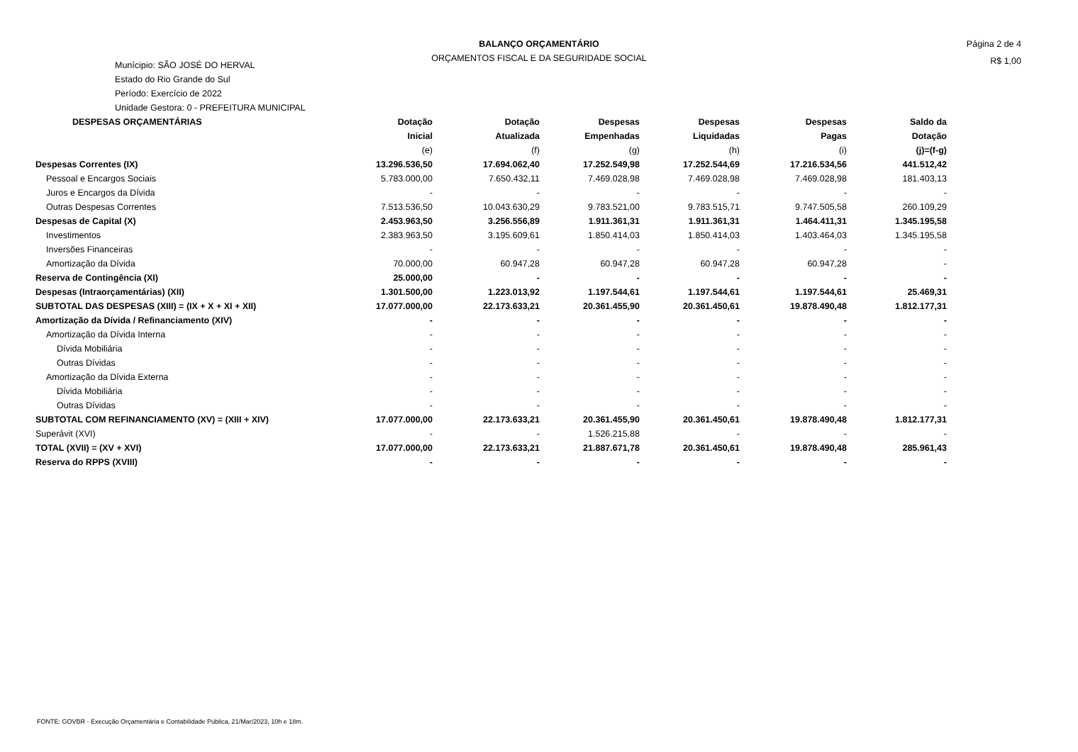BALANÇO ORÇAMENTÁRIO
ORÇAMENTOS FISCAL E DA SEGURIDADE SOCIAL
Página 2 de 4
R$ 1,00
Munícipio: SÃO JOSÉ DO HERVAL
Estado do Rio Grande do Sul
Período: Exercício de 2022
Unidade Gestora: 0 - PREFEITURA MUNICIPAL
| DESPESAS ORÇAMENTÁRIAS | Dotação | Dotação | Despesas | Despesas | Despesas | Saldo da |
| --- | --- | --- | --- | --- | --- | --- |
| | Inicial | Atualizada | Empenhadas | Liquidadas | Pagas | Dotação |
| | (e) | (f) | (g) | (h) | (i) | (j)=(f-g) |
| Despesas Correntes (IX) | 13.296.536,50 | 17.694.062,40 | 17.252.549,98 | 17.252.544,69 | 17.216.534,56 | 441.512,42 |
| Pessoal e Encargos Sociais | 5.783.000,00 | 7.650.432,11 | 7.469.028,98 | 7.469.028,98 | 7.469.028,98 | 181.403,13 |
| Juros e Encargos da Dívida | - | - | - | - | - | - |
| Outras Despesas Correntes | 7.513.536,50 | 10.043.630,29 | 9.783.521,00 | 9.783.515,71 | 9.747.505,58 | 260.109,29 |
| Despesas de Capital (X) | 2.453.963,50 | 3.256.556,89 | 1.911.361,31 | 1.911.361,31 | 1.464.411,31 | 1.345.195,58 |
| Investimentos | 2.383.963,50 | 3.195.609,61 | 1.850.414,03 | 1.850.414,03 | 1.403.464,03 | 1.345.195,58 |
| Inversões Financeiras | - | - | - | - | - | - |
| Amortização da Dívida | 70.000,00 | 60.947,28 | 60.947,28 | 60.947,28 | 60.947,28 | - |
| Reserva de Contingência (XI) | 25.000,00 | - | - | - | - | - |
| Despesas (Intraorçamentárias) (XII) | 1.301.500,00 | 1.223.013,92 | 1.197.544,61 | 1.197.544,61 | 1.197.544,61 | 25.469,31 |
| SUBTOTAL DAS DESPESAS (XIII) = (IX + X + XI + XII) | 17.077.000,00 | 22.173.633,21 | 20.361.455,90 | 20.361.450,61 | 19.878.490,48 | 1.812.177,31 |
| Amortização da Dívida / Refinanciamento (XIV) | - | - | - | - | - | - |
| Amortização da Dívida Interna | - | - | - | - | - | - |
| Dívida Mobiliária | - | - | - | - | - | - |
| Outras Dívidas | - | - | - | - | - | - |
| Amortização da Dívida Externa | - | - | - | - | - | - |
| Dívida Mobiliária | - | - | - | - | - | - |
| Outras Dívidas | - | - | - | - | - | - |
| SUBTOTAL COM REFINANCIAMENTO (XV) = (XIII + XIV) | 17.077.000,00 | 22.173.633,21 | 20.361.455,90 | 20.361.450,61 | 19.878.490,48 | 1.812.177,31 |
| Superávit (XVI) | - | - | 1.526.215,88 | - | - | - |
| TOTAL (XVII) = (XV + XVI) | 17.077.000,00 | 22.173.633,21 | 21.887.671,78 | 20.361.450,61 | 19.878.490,48 | 285.961,43 |
| Reserva do RPPS (XVIII) | - | - | - | - | - | - |
FONTE: GOVBR - Execução Orçamentária e Contabilidade Pública, 21/Mar/2023, 10h e 18m.